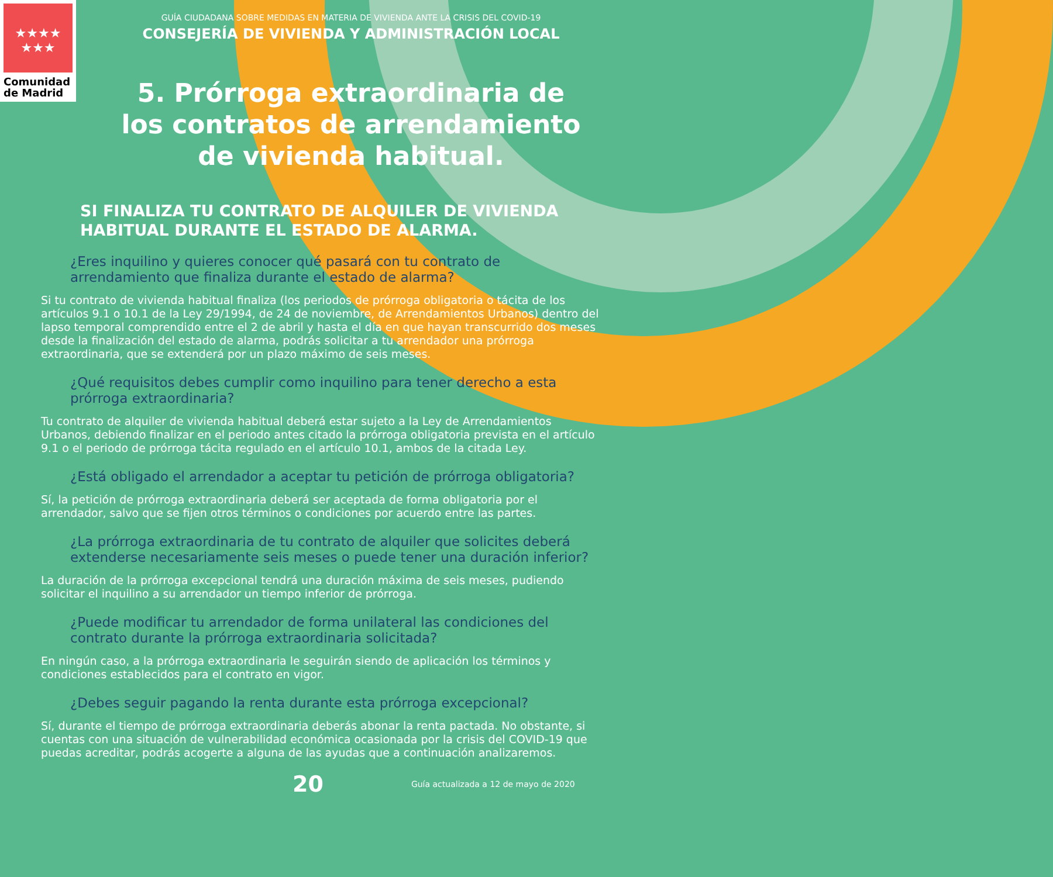★★★★
★★★
Comunidad
de Madrid
GUÍA CIUDADANA SOBRE MEDIDAS EN MATERIA DE VIVIENDA ANTE LA CRISIS DEL COVID-19
CONSEJERÍA DE VIVIENDA Y ADMINISTRACIÓN LOCAL
5. Prórroga extraordinaria de los contratos de arrendamiento de vivienda habitual.
SI FINALIZA TU CONTRATO DE ALQUILER DE VIVIENDA HABITUAL DURANTE EL ESTADO DE ALARMA.
¿Eres inquilino y quieres conocer qué pasará con tu contrato de arrendamiento que finaliza durante el estado de alarma?
Si tu contrato de vivienda habitual finaliza (los periodos de prórroga obligatoria o tácita de los artículos 9.1 o 10.1 de la Ley 29/1994, de 24 de noviembre, de Arrendamientos Urbanos) dentro del lapso temporal comprendido entre el 2 de abril y hasta el día en que hayan transcurrido dos meses desde la finalización del estado de alarma, podrás solicitar a tu arrendador una prórroga extraordinaria, que se extenderá por un plazo máximo de seis meses.
¿Qué requisitos debes cumplir como inquilino para tener derecho a esta prórroga extraordinaria?
Tu contrato de alquiler de vivienda habitual deberá estar sujeto a la Ley de Arrendamientos Urbanos, debiendo finalizar en el periodo antes citado la prórroga obligatoria prevista en el artículo 9.1 o el periodo de prórroga tácita regulado en el artículo 10.1, ambos de la citada Ley.
¿Está obligado el arrendador a aceptar tu petición de prórroga obligatoria?
Sí, la petición de prórroga extraordinaria deberá ser aceptada de forma obligatoria por el arrendador, salvo que se fijen otros términos o condiciones por acuerdo entre las partes.
¿La prórroga extraordinaria de tu contrato de alquiler que solicites deberá extenderse necesariamente seis meses o puede tener una duración inferior?
La duración de la prórroga excepcional tendrá una duración máxima de seis meses, pudiendo solicitar el inquilino a su arrendador un tiempo inferior de prórroga.
¿Puede modificar tu arrendador de forma unilateral las condiciones del contrato durante la prórroga extraordinaria solicitada?
En ningún caso, a la prórroga extraordinaria le seguirán siendo de aplicación los términos y condiciones establecidos para el contrato en vigor.
¿Debes seguir pagando la renta durante esta prórroga excepcional?
Sí, durante el tiempo de prórroga extraordinaria deberás abonar la renta pactada. No obstante, si cuentas con una situación de vulnerabilidad económica ocasionada por la crisis del COVID-19 que puedas acreditar, podrás acogerte a alguna de las ayudas que a continuación analizaremos.
20 Guía actualizada a 12 de mayo de 2020